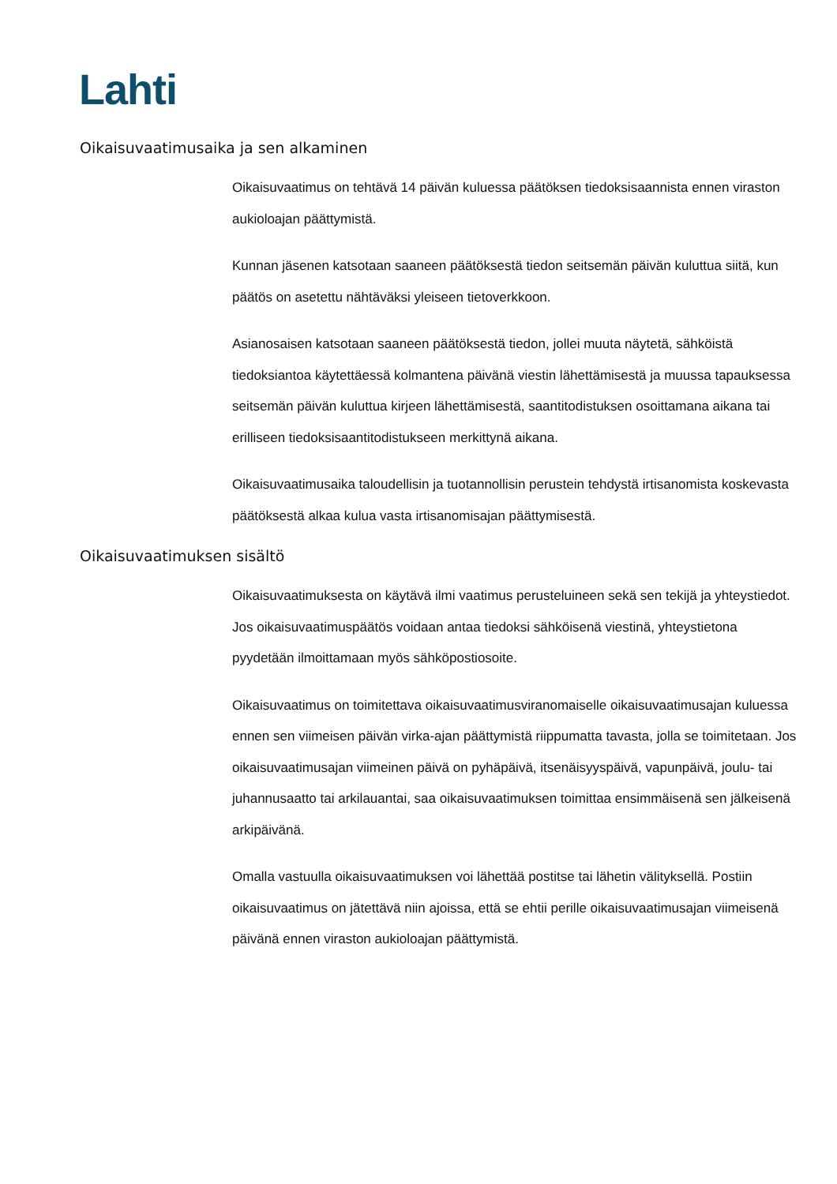Lahti
Oikaisuvaatimusaika ja sen alkaminen
Oikaisuvaatimus on tehtävä 14 päivän kuluessa päätöksen tiedoksisaannista ennen viraston aukioloajan päättymistä.
Kunnan jäsenen katsotaan saaneen päätöksestä tiedon seitsemän päivän kuluttua siitä, kun päätös on asetettu nähtäväksi yleiseen tietoverkkoon.
Asianosaisen katsotaan saaneen päätöksestä tiedon, jollei muuta näytetä, sähköistä tiedoksiantoa käytettäessä kolmantena päivänä viestin lähettämisestä ja muussa tapauksessa seitsemän päivän kuluttua kirjeen lähettämisestä, saantitodistuksen osoittamana aikana tai erilliseen tiedoksisaantitodistukseen merkittynä aikana.
Oikaisuvaatimusaika taloudellisin ja tuotannollisin perustein tehdystä irtisanomista koskevasta päätöksestä alkaa kulua vasta irtisanomisajan päättymisestä.
Oikaisuvaatimuksen sisältö
Oikaisuvaatimuksesta on käytävä ilmi vaatimus perusteluineen sekä sen tekijä ja yhteystiedot. Jos oikaisuvaatimuspäätös voidaan antaa tiedoksi sähköisenä viestinä, yhteystietona pyydetään ilmoittamaan myös sähköpostiosoite.
Oikaisuvaatimus on toimitettava oikaisuvaatimusviranomaiselle oikaisuvaatimusajan kuluessa ennen sen viimeisen päivän virka-ajan päättymistä riippumatta tavasta, jolla se toimitetaan. Jos oikaisuvaatimusajan viimeinen päivä on pyhäpäivä, itsenäisyyspäivä, vapunpäivä, joulu- tai juhannusaatto tai arkilauantai, saa oikaisuvaatimuksen toimittaa ensimmäisenä sen jälkeisenä arkipäivänä.
Omalla vastuulla oikaisuvaatimuksen voi lähettää postitse tai lähetin välityksellä. Postiin oikaisuvaatimus on jätettävä niin ajoissa, että se ehtii perille oikaisuvaatimusajan viimeisenä päivänä ennen viraston aukioloajan päättymistä.